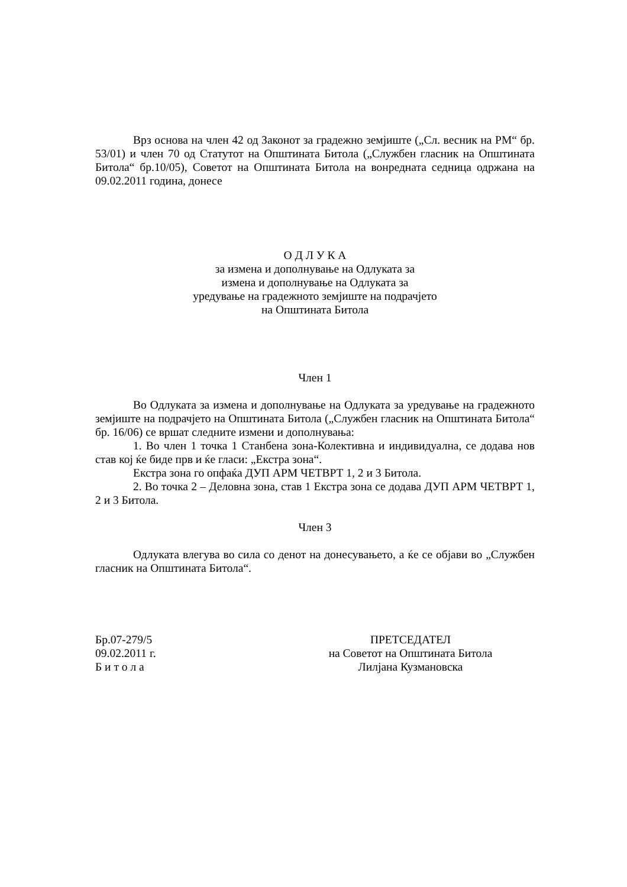Врз основа на член 42 од Законот за градежно земјиште („Сл. весник на РМ“ бр. 53/01) и член 70 од Статутот на Општината Битола („Службен гласник на Општината Битола“ бр.10/05), Советот на Општината Битола на вонредната седница одржана на 09.02.2011 година, донесе
О Д Л У К А
за измена и дополнување на Одлуката за
измена и дополнување на Одлуката за
уредување на градежното земјиште на подрачјето
на Општината Битола
Член 1
Во Одлуката за измена и дополнување на Одлуката за уредување на градежното земјиште на подрачјето на Општината Битола („Службен гласник на Општината Битола“ бр. 16/06) се вршат следните измени и дополнувања:
1. Во член 1 точка 1 Станбена зона-Колективна и индивидуална, се додава нов став кој ќе биде прв и ќе гласи: „Екстра зона“.
Екстра зона го опфаќа ДУП АРМ ЧЕТВРТ 1, 2 и 3 Битола.
2. Во точка 2 – Деловна зона, став 1 Екстра зона се додава ДУП АРМ ЧЕТВРТ 1, 2 и 3 Битола.
Член 3
Одлуката влегува во сила со денот на донесувањето, а ќе се објави во „Службен гласник на Општината Битола“.
Бр.07-279/5
09.02.2011 г.
Б и т о л а
ПРЕТСЕДАТЕЛ
на Советот на Општината Битола
Лилјана Кузмановска